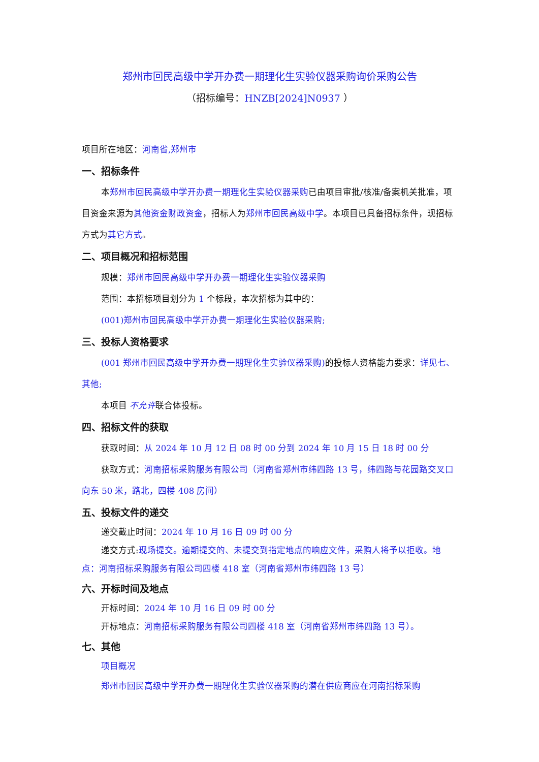郑州市回民高级中学开办费一期理化生实验仪器采购询价采购公告
（招标编号：HNZB[2024]N0937 ）
项目所在地区：河南省,郑州市
一、招标条件
本郑州市回民高级中学开办费一期理化生实验仪器采购已由项目审批/核准/备案机关批准，项目资金来源为其他资金财政资金，招标人为郑州市回民高级中学。本项目已具备招标条件，现招标方式为其它方式。
二、项目概况和招标范围
规模：郑州市回民高级中学开办费一期理化生实验仪器采购
范围：本招标项目划分为 1 个标段，本次招标为其中的：
(001)郑州市回民高级中学开办费一期理化生实验仪器采购;
三、投标人资格要求
(001 郑州市回民高级中学开办费一期理化生实验仪器采购) 的投标人资格能力要求：详见七、其他;
本项目 不允许联合体投标。
四、招标文件的获取
获取时间：从 2024 年 10 月 12 日 08 时 00 分到 2024 年 10 月 15 日 18 时 00 分
获取方式：河南招标采购服务有限公司（河南省郑州市纬四路 13 号，纬四路与花园路交叉口向东 50 米，路北，四楼 408 房间）
五、投标文件的递交
递交截止时间：2024 年 10 月 16 日 09 时 00 分
递交方式:现场提交。逾期提交的、未提交到指定地点的响应文件，采购人将予以拒收。地点：河南招标采购服务有限公司四楼 418 室（河南省郑州市纬四路 13 号）
六、开标时间及地点
开标时间：2024 年 10 月 16 日 09 时 00 分
开标地点：河南招标采购服务有限公司四楼 418 室（河南省郑州市纬四路 13 号）。
七、其他
项目概况
郑州市回民高级中学开办费一期理化生实验仪器采购的潜在供应商应在河南招标采购